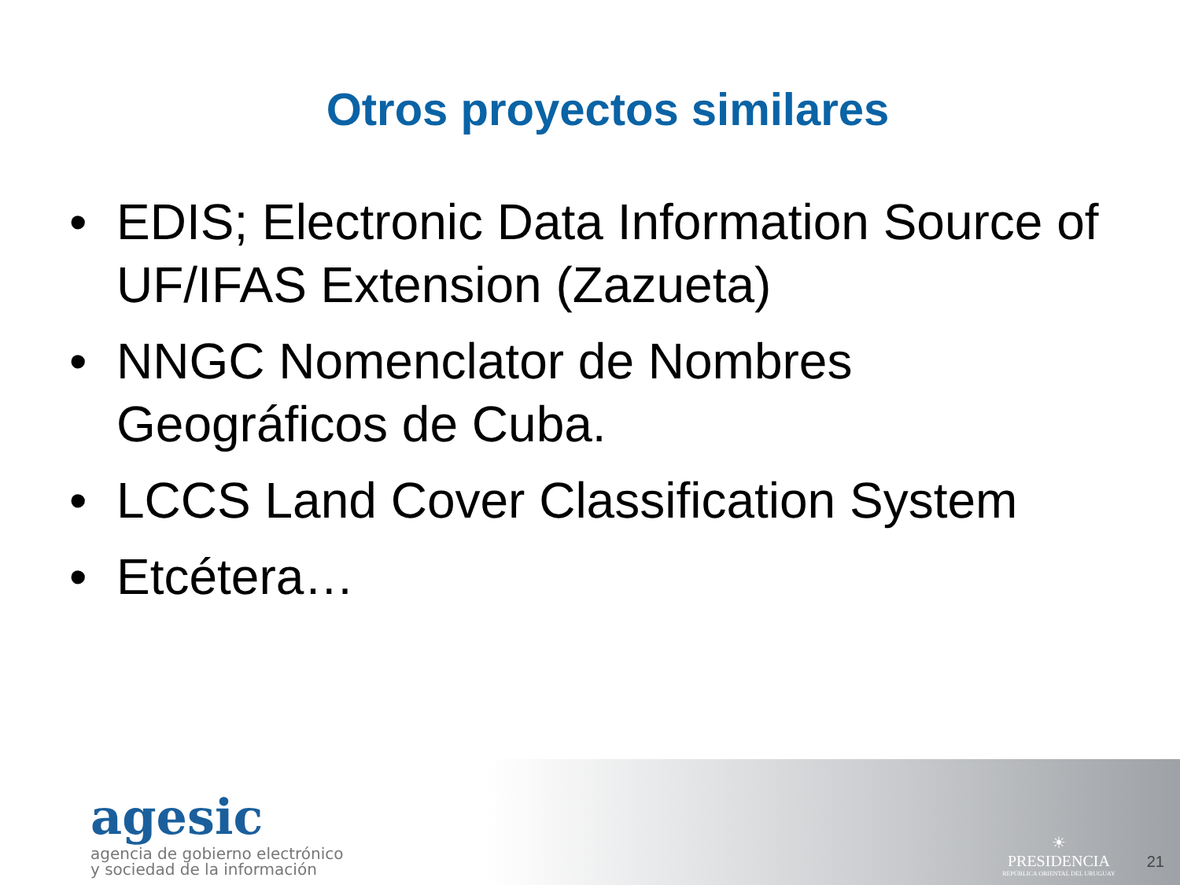Otros proyectos similares
• EDIS; Electronic Data Information Source of UF/IFAS Extension (Zazueta)
• NNGC Nomenclator de Nombres Geográficos de Cuba.
• LCCS Land Cover Classification System
• Etcétera…
agesic
agencia de gobierno electrónico
y sociedad de la información
☀
PRESIDENCIA
REPÚBLICA ORIENTAL DEL URUGUAY
21